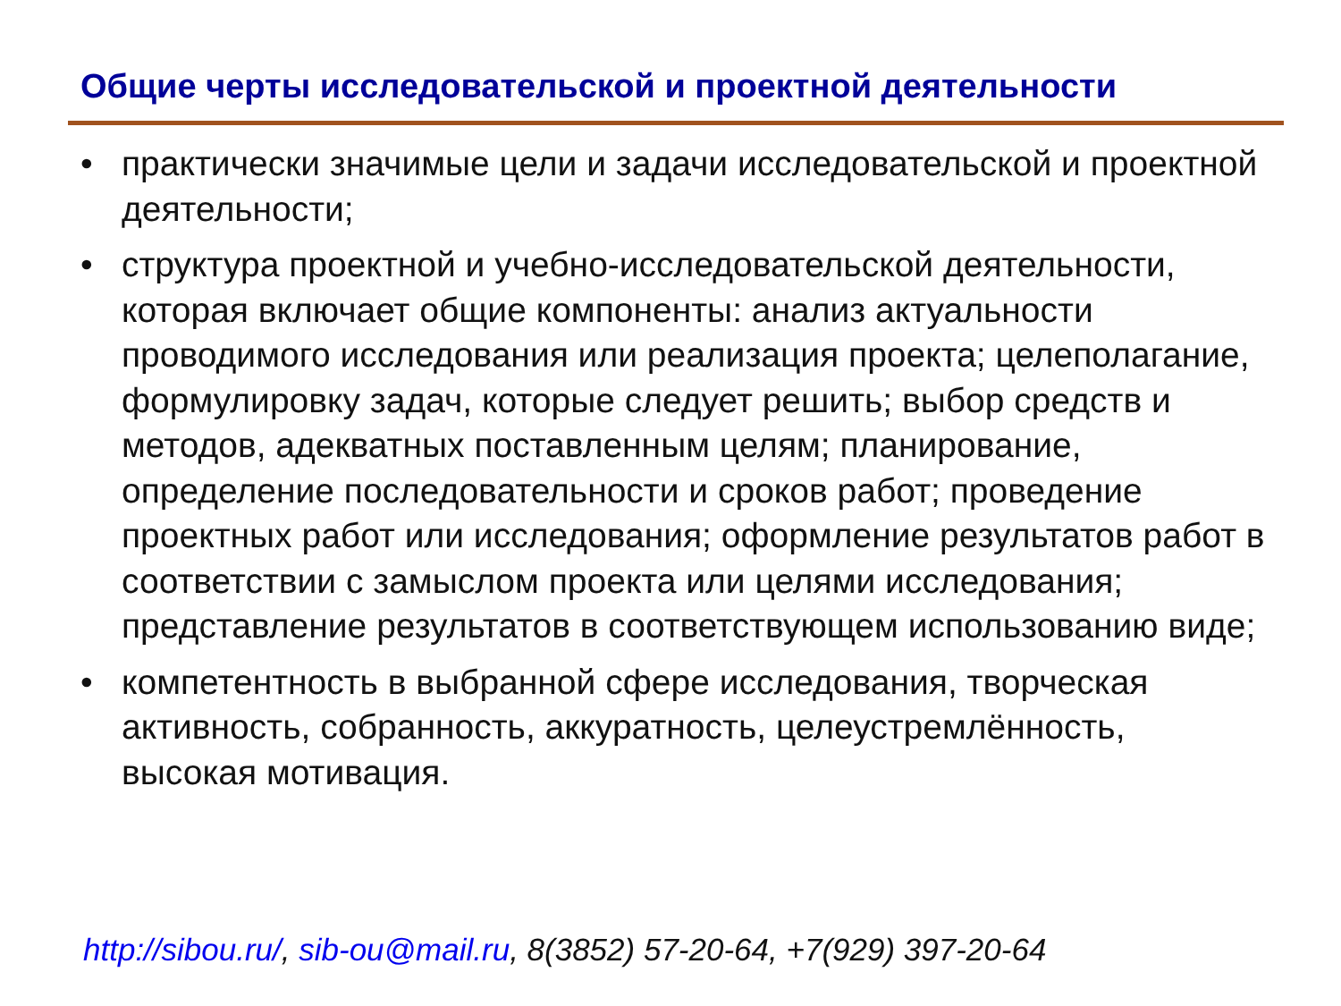Общие черты исследовательской и проектной деятельности
• практически значимые цели и задачи исследовательской и проектной деятельности;
• структура проектной и учебно-исследовательской деятельности, которая включает общие компоненты: анализ актуальности проводимого исследования или реализация проекта; целеполагание, формулировку задач, которые следует решить; выбор средств и методов, адекватных поставленным целям; планирование, определение последовательности и сроков работ; проведение проектных работ или исследования; оформление результатов работ в соответствии с замыслом проекта или целями исследования; представление результатов в соответствующем использованию виде;
• компетентность в выбранной сфере исследования, творческая активность, собранность, аккуратность, целеустремлённость, высокая мотивация.
http://sibou.ru/, sib-ou@mail.ru, 8(3852) 57-20-64, +7(929) 397-20-64